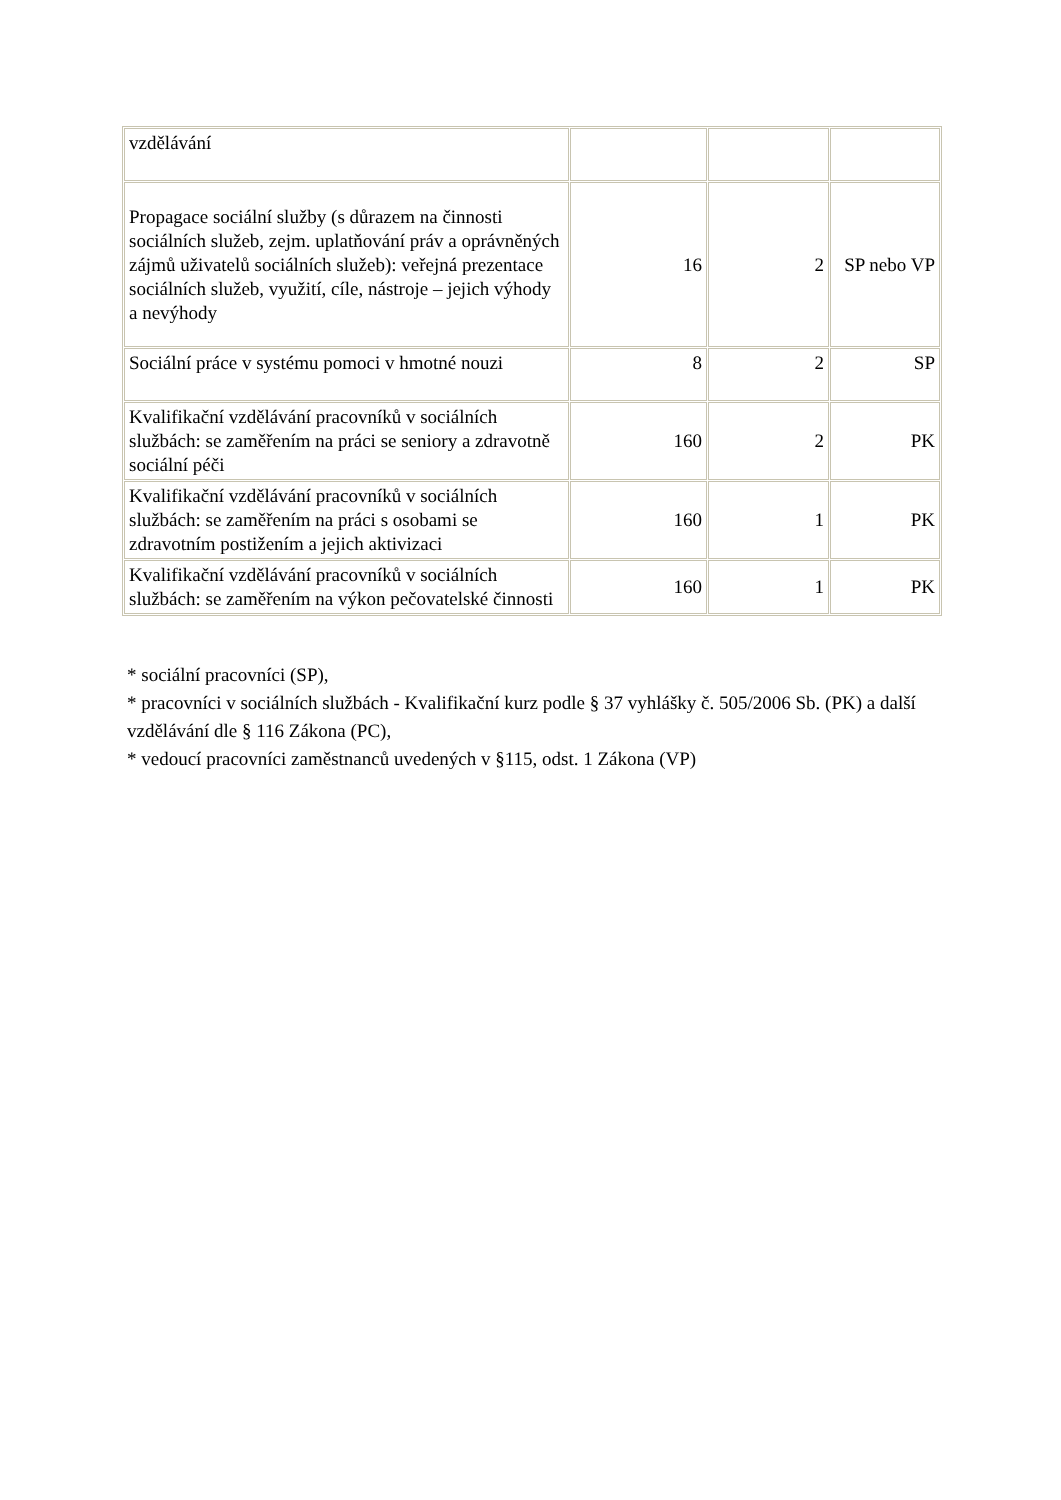| vzdělávání | | | |
| Propagace sociální služby (s důrazem na činnosti sociálních služeb, zejm. uplatňování práv a oprávněných zájmů uživatelů sociálních služeb): veřejná prezentace sociálních služeb, využití, cíle, nástroje – jejich výhody a nevýhody | 16 | 2 | SP nebo VP |
| Sociální práce v systému pomoci v hmotné nouzi | 8 | 2 | SP |
| Kvalifikační vzdělávání pracovníků v sociálních službách: se zaměřením na práci se seniory a zdravotně sociální péči | 160 | 2 | PK |
| Kvalifikační vzdělávání pracovníků v sociálních službách: se zaměřením na práci s osobami se zdravotním postižením a jejich aktivizaci | 160 | 1 | PK |
| Kvalifikační vzdělávání pracovníků v sociálních službách: se zaměřením na výkon pečovatelské činnosti | 160 | 1 | PK |
* sociální pracovníci (SP),
* pracovníci v sociálních službách - Kvalifikační kurz podle § 37 vyhlášky č. 505/2006 Sb. (PK) a další vzdělávání dle § 116 Zákona (PC),
* vedoucí pracovníci zaměstnanců uvedených v §115, odst. 1 Zákona (VP)